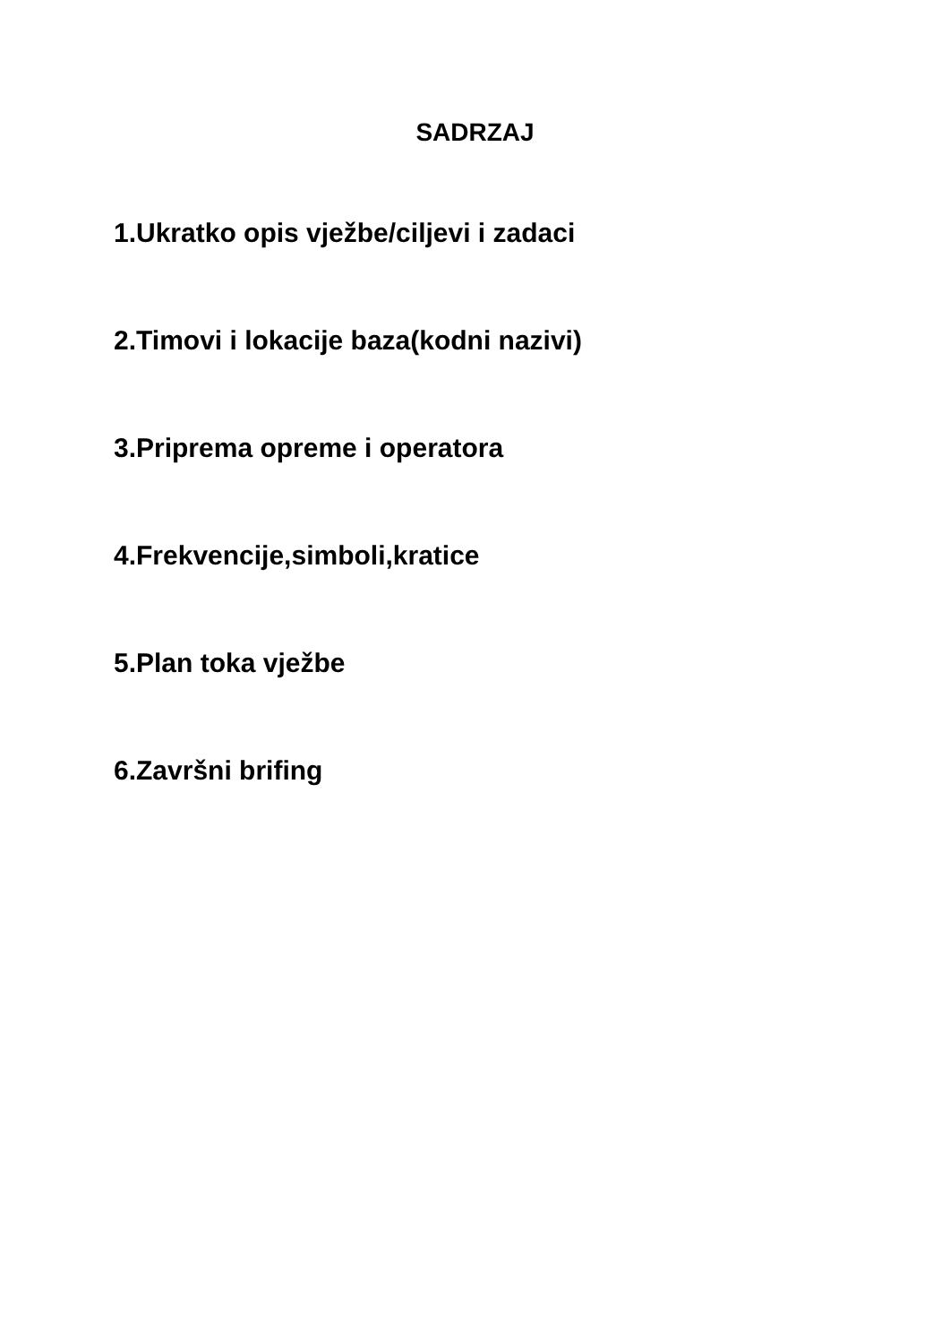SADRZAJ
1.Ukratko opis vježbe/ciljevi i zadaci
2.Timovi i lokacije baza(kodni nazivi)
3.Priprema opreme i operatora
4.Frekvencije,simboli,kratice
5.Plan toka vježbe
6.Završni brifing